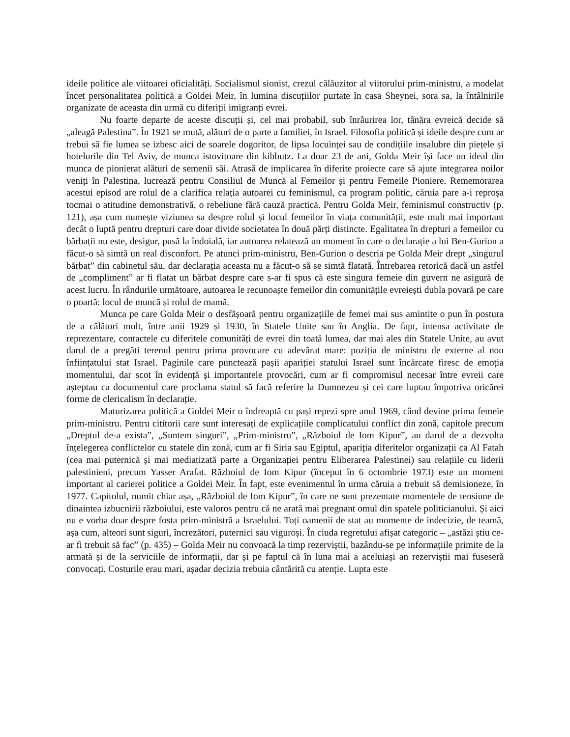ideile politice ale viitoarei oficialități. Socialismul sionist, crezul călăuzitor al viitorului prim-ministru, a modelat încet personalitatea politică a Goldei Meir, în lumina discuțiilor purtate în casa Sheynei, sora sa, la întâlnirile organizate de aceasta din urmă cu diferiții imigranți evrei.
Nu foarte departe de aceste discuții și, cel mai probabil, sub înrâurirea lor, tânăra evreică decide să „aleagă Palestina”. În 1921 se mută, alături de o parte a familiei, în Israel. Filosofia politică și ideile despre cum ar trebui să fie lumea se izbesc aici de soarele dogoritor, de lipsa locuinței sau de condițiile insalubre din piețele și hotelurile din Tel Aviv, de munca istovitoare din kibbutz. La doar 23 de ani, Golda Meir își face un ideal din munca de pionierat alături de semenii săi. Atrasă de implicarea în diferite proiecte care să ajute integrarea noilor veniți în Palestina, lucrează pentru Consiliul de Muncă al Femeilor și pentru Femeile Pioniere. Rememorarea acestui episod are rolul de a clarifica relația autoarei cu feminismul, ca program politic, căruia pare a-i reproșa tocmai o atitudine demonstrativă, o rebeliune fără cauză practică. Pentru Golda Meir, feminismul constructiv (p. 121), așa cum numește viziunea sa despre rolul și locul femeilor în viața comunității, este mult mai important decât o luptă pentru drepturi care doar divide societatea în două părți distincte. Egalitatea în drepturi a femeilor cu bărbații nu este, desigur, pusă la îndoială, iar autoarea relatează un moment în care o declarație a lui Ben-Gurion a făcut-o să simtă un real disconfort. Pe atunci prim-ministru, Ben-Gurion o descria pe Golda Meir drept „singurul bărbat” din cabinetul său, dar declarația aceasta nu a făcut-o să se simtă flatată. Întrebarea retorică dacă un astfel de „compliment” ar fi flatat un bărbat despre care s-ar fi spus că este singura femeie din guvern ne asigură de acest lucru. În rândurile următoare, autoarea le recunoaște femeilor din comunitățile evreiești dubla povară pe care o poartă: locul de muncă și rolul de mamă.
Munca pe care Golda Meir o desfășoară pentru organizațiile de femei mai sus amintite o pun în postura de a călători mult, între anii 1929 și 1930, în Statele Unite sau în Anglia. De fapt, intensa activitate de reprezentare, contactele cu diferitele comunități de evrei din toată lumea, dar mai ales din Statele Unite, au avut darul de a pregăti terenul pentru prima provocare cu adevărat mare: poziția de ministru de externe al nou înființatului stat Israel. Paginile care punctează pașii apariției statului Israel sunt încărcate firesc de emoția momentului, dar scot în evidență și importantele provocări, cum ar fi compromisul necesar între evreii care așteptau ca documentul care proclama statul să facă referire la Dumnezeu și cei care luptau împotriva oricărei forme de clericalism în declarație.
Maturizarea politică a Goldei Meir o îndreaptă cu pași repezi spre anul 1969, când devine prima femeie prim-ministru. Pentru cititorii care sunt interesați de explicațiile complicatului conflict din zonă, capitole precum „Dreptul de-a exista”, „Suntem singuri”, „Prim-ministru”, „Războiul de Iom Kipur”, au darul de a dezvolta înțelegerea conflictelor cu statele din zonă, cum ar fi Siria sau Egiptul, apariția diferitelor organizații ca Al Fatah (cea mai puternică și mai mediatizată parte a Organizației pentru Eliberarea Palestinei) sau relațiile cu liderii palestinieni, precum Yasser Arafat. Războiul de Iom Kipur (început în 6 octombrie 1973) este un moment important al carierei politice a Goldei Meir. În fapt, este evenimentul în urma căruia a trebuit să demisioneze, în 1977. Capitolul, numit chiar așa, „Războiul de Iom Kipur”, în care ne sunt prezentate momentele de tensiune de dinaintea izbucnirii războiului, este valoros pentru că ne arată mai pregnant omul din spatele politicianului. Și aici nu e vorba doar despre fosta prim-ministră a Israelului. Toți oamenii de stat au momente de indecizie, de teamă, așa cum, alteori sunt siguri, încrezători, puternici sau viguroși. În ciuda regretului afișat categoric – „astăzi știu ce-ar fi trebuit să fac” (p. 435) – Golda Meir nu convoacă la timp rezerviștii, bazându-se pe informațiile primite de la armată și de la serviciile de informații, dar și pe faptul că în luna mai a aceluiași an rezerviștii mai fuseseră convocați. Costurile erau mari, așadar decizia trebuia cântărită cu atenție. Lupta este